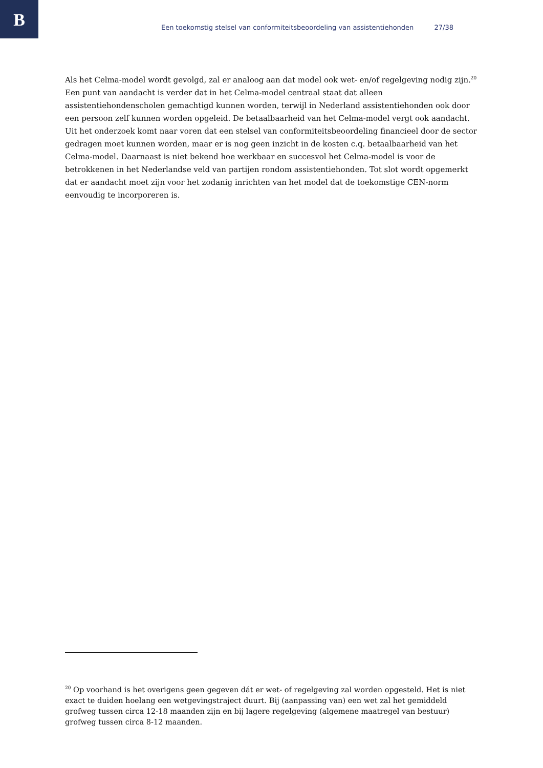B
Een toekomstig stelsel van conformiteitsbeoordeling van assistentiehonden 27/38
Als het Celma-model wordt gevolgd, zal er analoog aan dat model ook wet- en/of regelgeving nodig zijn.<sup>20</sup> Een punt van aandacht is verder dat in het Celma-model centraal staat dat alleen assistentiehondenscholen gemachtigd kunnen worden, terwijl in Nederland assistentiehonden ook door een persoon zelf kunnen worden opgeleid. De betaalbaarheid van het Celma-model vergt ook aandacht. Uit het onderzoek komt naar voren dat een stelsel van conformiteitsbeoordeling financieel door de sector gedragen moet kunnen worden, maar er is nog geen inzicht in de kosten c.q. betaalbaarheid van het Celma-model. Daarnaast is niet bekend hoe werkbaar en succesvol het Celma-model is voor de betrokkenen in het Nederlandse veld van partijen rondom assistentiehonden. Tot slot wordt opgemerkt dat er aandacht moet zijn voor het zodanig inrichten van het model dat de toekomstige CEN-norm eenvoudig te incorporeren is.
<sup>20</sup> Op voorhand is het overigens geen gegeven dát er wet- of regelgeving zal worden opgesteld. Het is niet exact te duiden hoelang een wetgevingstraject duurt. Bij (aanpassing van) een wet zal het gemiddeld grofweg tussen circa 12-18 maanden zijn en bij lagere regelgeving (algemene maatregel van bestuur) grofweg tussen circa 8-12 maanden.